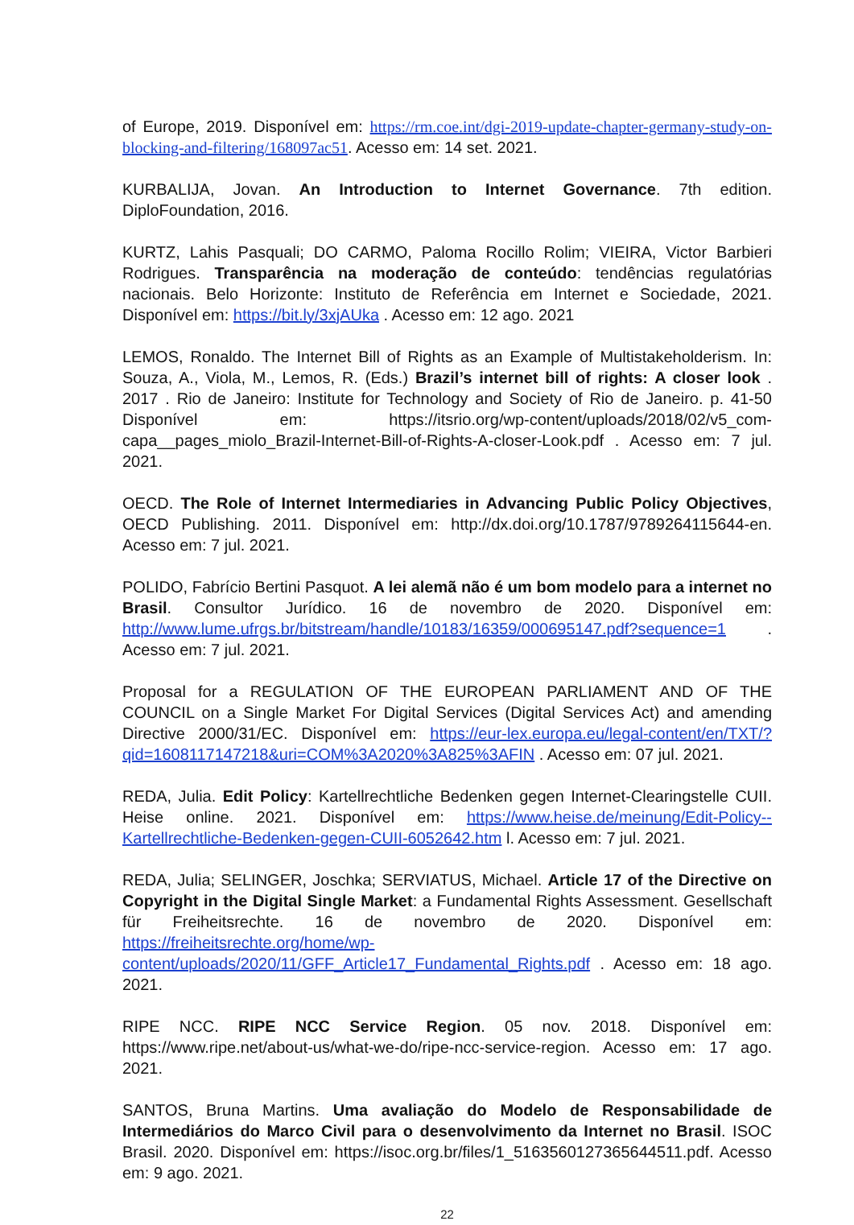of Europe, 2019. Disponível em: https://rm.coe.int/dgi-2019-update-chapter-germany-study-on-blocking-and-filtering/168097ac51. Acesso em: 14 set. 2021.
KURBALIJA, Jovan. An Introduction to Internet Governance. 7th edition. DiploFoundation, 2016.
KURTZ, Lahis Pasquali; DO CARMO, Paloma Rocillo Rolim; VIEIRA, Victor Barbieri Rodrigues. Transparência na moderação de conteúdo: tendências regulatórias nacionais. Belo Horizonte: Instituto de Referência em Internet e Sociedade, 2021. Disponível em: https://bit.ly/3xjAUka . Acesso em: 12 ago. 2021
LEMOS, Ronaldo. The Internet Bill of Rights as an Example of Multistakeholderism. In: Souza, A., Viola, M., Lemos, R. (Eds.) Brazil’s internet bill of rights: A closer look . 2017 . Rio de Janeiro: Institute for Technology and Society of Rio de Janeiro. p. 41-50 Disponível em: https://itsrio.org/wp-content/uploads/2018/02/v5_com-capa__pages_miolo_Brazil-Internet-Bill-of-Rights-A-closer-Look.pdf . Acesso em: 7 jul. 2021.
OECD. The Role of Internet Intermediaries in Advancing Public Policy Objectives, OECD Publishing. 2011. Disponível em: http://dx.doi.org/10.1787/9789264115644-en. Acesso em: 7 jul. 2021.
POLIDO, Fabrício Bertini Pasquot. A lei alemã não é um bom modelo para a internet no Brasil. Consultor Jurídico. 16 de novembro de 2020. Disponível em: http://www.lume.ufrgs.br/bitstream/handle/10183/16359/000695147.pdf?sequence=1 . Acesso em: 7 jul. 2021.
Proposal for a REGULATION OF THE EUROPEAN PARLIAMENT AND OF THE COUNCIL on a Single Market For Digital Services (Digital Services Act) and amending Directive 2000/31/EC. Disponível em: https://eur-lex.europa.eu/legal-content/en/TXT/?qid=1608117147218&uri=COM%3A2020%3A825%3AFIN . Acesso em: 07 jul. 2021.
REDA, Julia. Edit Policy: Kartellrechtliche Bedenken gegen Internet-Clearingstelle CUII. Heise online. 2021. Disponível em: https://www.heise.de/meinung/Edit-Policy--Kartellrechtliche-Bedenken-gegen-CUII-6052642.htm l. Acesso em: 7 jul. 2021.
REDA, Julia; SELINGER, Joschka; SERVIATUS, Michael. Article 17 of the Directive on Copyright in the Digital Single Market: a Fundamental Rights Assessment. Gesellschaft für Freiheitsrechte. 16 de novembro de 2020. Disponível em: https://freiheitsrechte.org/home/wp-content/uploads/2020/11/GFF_Article17_Fundamental_Rights.pdf . Acesso em: 18 ago. 2021.
RIPE NCC. RIPE NCC Service Region. 05 nov. 2018. Disponível em: https://www.ripe.net/about-us/what-we-do/ripe-ncc-service-region. Acesso em: 17 ago. 2021.
SANTOS, Bruna Martins. Uma avaliação do Modelo de Responsabilidade de Intermediários do Marco Civil para o desenvolvimento da Internet no Brasil. ISOC Brasil. 2020. Disponível em: https://isoc.org.br/files/1_5163560127365644511.pdf. Acesso em: 9 ago. 2021.
22